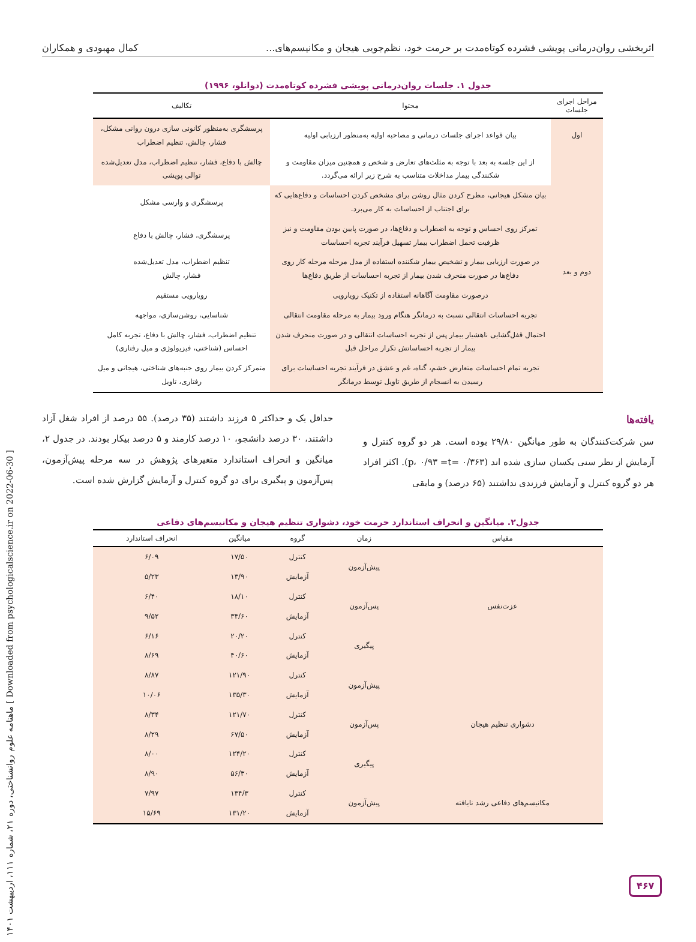اثربخشی روان‌درمانی پویشی فشرده کوتاه‌مدت بر حرمت خود، نظم‌جویی هیجان و مکانیسم‌های... کمال مهبودی و همکاران
جدول ۱. جلسات روان‌درمانی پویشی فشرده کوتاه‌مدت (دوانلو، ۱۹۹۶)
| مراحل اجرای جلسات | محتوا | تکالیف |
| --- | --- | --- |
| اول | بیان قواعد اجرای جلسات درمانی و مصاحبه اولیه به‌منظور ارزیابی اولیه | پرسشگری به‌منظور کانونی سازی درون روانی مشکل، فشار، چالش، تنظیم اضطراب |
| دوم و بعد | از این جلسه به بعد با توجه به مثلث‌های تعارض و شخص و همچنین میزان مقاومت و شکنندگی بیمار مداخلات متناسب به شرح زیر ارائه می‌گردد. | چالش با دفاع، فشار، تنظیم اضطراب، مدل تعدیل‌شده توالی پویشی |
| | بیان مشکل هیجانی، مطرح کردن مثال روشن برای مشخص کردن احساسات و دفاع‌هایی که برای اجتناب از احساسات به کار می‌برد. | پرسشگری و وارسی مشکل |
| | تمرکز روی احساس و توجه به اضطراب و دفاع‌ها، در صورت پایین بودن مقاومت و نیز ظرفیت تحمل اضطراب بیمار تسهیل فرآیند تجربه احساسات | پرسشگری، فشار، چالش با دفاع |
| | در صورت ارزیابی بیمار و تشخیص بیمار شکننده استفاده از مدل مرحله مرحله کار روی دفاع‌ها در صورت منحرف شدن بیمار از تجربه احساسات از طریق دفاع‌ها | تنظیم اضطراب، مدل تعدیل‌شده فشار، چالش |
| | درصورت مقاومت آگاهانه استفاده از تکنیک رویارویی | رویارویی مستقیم |
| | تجربه احساسات انتقالی نسبت به درمانگر هنگام ورود بیمار به مرحله مقاومت انتقالی | شناسایی، روشن‌سازی، مواجهه |
| | احتمال قفل‌گشایی ناهشیار بیمار پس از تجربه احساسات انتقالی و در صورت منحرف شدن بیمار از تجربه احساساتش تکرار مراحل قبل | تنظیم اضطراب، فشار، چالش با دفاع، تجربه کامل احساس (شناختی، فیزیولوژی و میل رفتاری) |
| | تجربه تمام احساسات متعارض خشم، گناه، غم و عشق در فرآیند تجربه احساسات برای رسیدن به انسجام از طریق تاویل توسط درمانگر | متمرکز کردن بیمار روی جنبه‌های شناختی، هیجانی و میل رفتاری، تاویل |
یافته‌ها
سن شرکت‌کنندگان به طور میانگین ۲۹/۸۰ بوده است. هر دو گروه کنترل و آزمایش از نظر سنی یکسان سازی شده اند (۰/۳۶۳ =p، ۰/۹۳ =t). اکثر افراد هر دو گروه کنترل و آزمایش فرزندی نداشتند (۶۵ درصد) و مابقی
حداقل یک و حداکثر ۵ فرزند داشتند (۳۵ درصد). ۵۵ درصد از افراد شغل آزاد داشتند، ۳۰ درصد دانشجو، ۱۰ درصد کارمند و ۵ درصد بیکار بودند. در جدول ۲، میانگین و انحراف استاندارد متغیرهای پژوهش در سه مرحله پیش‌آزمون، پس‌آزمون و پیگیری برای دو گروه کنترل و آزمایش گزارش شده است.
جدول۲. میانگین و انحراف استاندارد حرمت خود، دشواری تنظیم هیجان و مکانیسم‌های دفاعی
| مقیاس | زمان | گروه | میانگین | انحراف استاندارد |
| --- | --- | --- | --- | --- |
| عزت‌نفس | پیش‌آزمون | کنترل | ۱۷/۵۰ | ۶/۰۹ |
| | | آزمایش | ۱۳/۹۰ | ۵/۲۳ |
| | پس‌آزمون | کنترل | ۱۸/۱۰ | ۶/۴۰ |
| | | آزمایش | ۳۴/۶۰ | ۹/۵۲ |
| | پیگیری | کنترل | ۲۰/۲۰ | ۶/۱۶ |
| | | آزمایش | ۴۰/۶۰ | ۸/۶۹ |
| دشواری تنظیم هیجان | پیش‌آزمون | کنترل | ۱۲۱/۹۰ | ۸/۸۷ |
| | | آزمایش | ۱۳۵/۳۰ | ۱۰/۰۶ |
| | پس‌آزمون | کنترل | ۱۲۱/۷۰ | ۸/۳۴ |
| | | آزمایش | ۶۷/۵۰ | ۸/۲۹ |
| | پیگیری | کنترل | ۱۲۴/۲۰ | ۸/۰۰ |
| | | آزمایش | ۵۶/۳۰ | ۸/۹۰ |
| مکانیسم‌های دفاعی رشد نایافته | پیش‌آزمون | کنترل | ۱۳۴/۳ | ۷/۹۷ |
| | | آزمایش | ۱۳۱/۲۰ | ۱۵/۶۹ |
[ Downloaded from psychologicalscience.ir on 2022-06-30 ] ماهنامه علوم روانشناختی، دوره ۲۱، شماره ۱۱۱، اردیبهشت ۱۴۰۱
۴۶۷